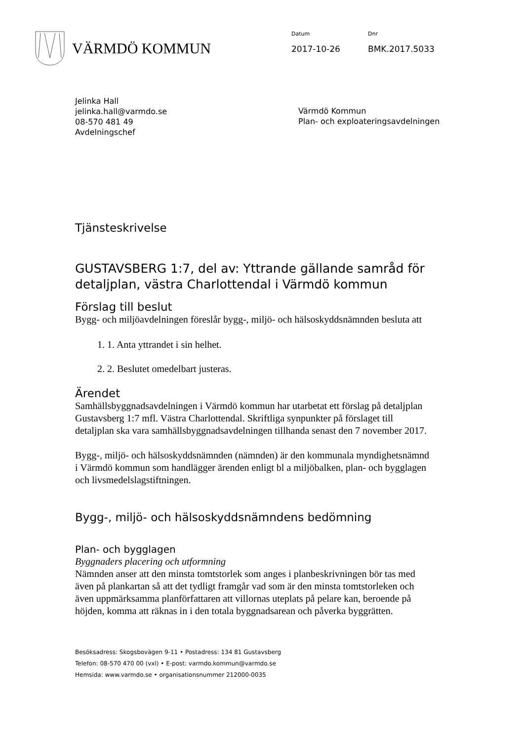VÄRMDÖ KOMMUN
Datum
2017-10-26
Dnr
BMK.2017.5033
Jelinka Hall
jelinka.hall@varmdo.se
08-570 481 49
Avdelningschef
Värmdö Kommun
Plan- och exploateringsavdelningen
Tjänsteskrivelse
GUSTAVSBERG 1:7, del av: Yttrande gällande samråd för detaljplan, västra Charlottendal i Värmdö kommun
Förslag till beslut
Bygg- och miljöavdelningen föreslår bygg-, miljö- och hälsoskyddsnämnden besluta att
1. 1. Anta yttrandet i sin helhet.
2. 2. Beslutet omedelbart justeras.
Ärendet
Samhällsbyggnadsavdelningen i Värmdö kommun har utarbetat ett förslag på detaljplan Gustavsberg 1:7 mfl. Västra Charlottendal. Skriftliga synpunkter på förslaget till detaljplan ska vara samhällsbyggnadsavdelningen tillhanda senast den 7 november 2017.
Bygg-, miljö- och hälsoskyddsnämnden (nämnden) är den kommunala myndighetsnämnd i Värmdö kommun som handlägger ärenden enligt bl a miljöbalken, plan- och bygglagen och livsmedelslagstiftningen.
Bygg-, miljö- och hälsoskyddsnämndens bedömning
Plan- och bygglagen
Byggnaders placering och utformning
Nämnden anser att den minsta tomtstorlek som anges i planbeskrivningen bör tas med även på plankartan så att det tydligt framgår vad som är den minsta tomtstorleken och även uppmärksamma planförfattaren att villornas uteplats på pelare kan, beroende på höjden, komma att räknas in i den totala byggnadsarean och påverka byggrätten.
Besöksadress: Skogsbovägen 9-11 • Postadress: 134 81 Gustavsberg
Telefon: 08-570 470 00 (vxl) • E-post: varmdo.kommun@varmdo.se
Hemsida: www.varmdo.se • organisationsnummer 212000-0035